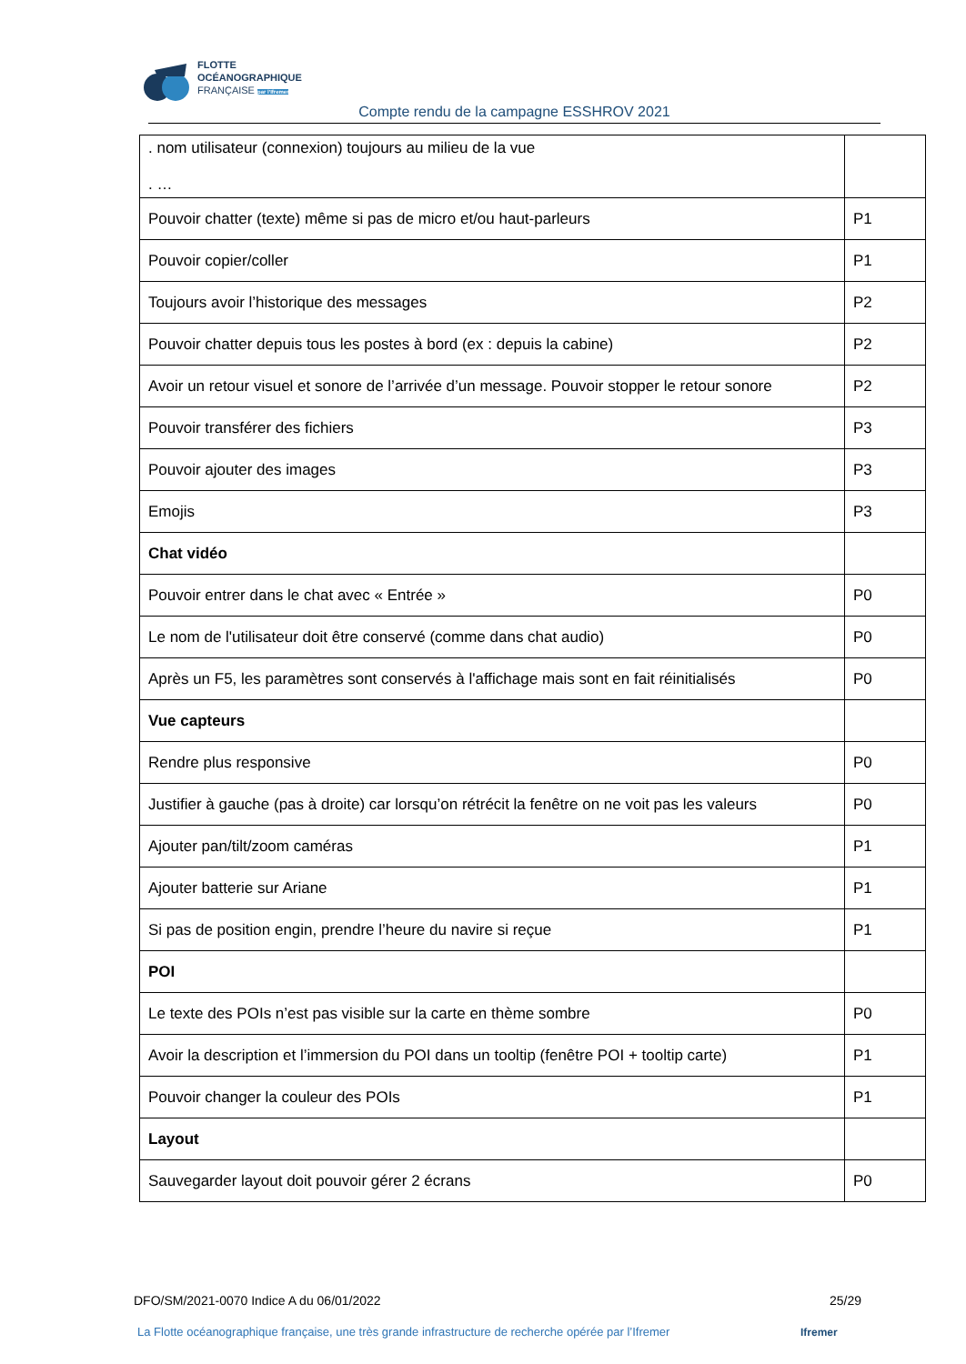FLOTTE
OCÉANOGRAPHIQUE
FRANÇAISE par l'Ifremer
Compte rendu de la campagne ESSHROV 2021
| . nom utilisateur (connexion) toujours au milieu de la vue . … | |
| Pouvoir chatter (texte) même si pas de micro et/ou haut-parleurs | P1 |
| Pouvoir copier/coller | P1 |
| Toujours avoir l’historique des messages | P2 |
| Pouvoir chatter depuis tous les postes à bord (ex : depuis la cabine) | P2 |
| Avoir un retour visuel et sonore de l’arrivée d’un message. Pouvoir stopper le retour sonore | P2 |
| Pouvoir transférer des fichiers | P3 |
| Pouvoir ajouter des images | P3 |
| Emojis | P3 |
| Chat vidéo | |
| Pouvoir entrer dans le chat avec « Entrée » | P0 |
| Le nom de l'utilisateur doit être conservé (comme dans chat audio) | P0 |
| Après un F5, les paramètres sont conservés à l'affichage mais sont en fait réinitialisés | P0 |
| Vue capteurs | |
| Rendre plus responsive | P0 |
| Justifier à gauche (pas à droite) car lorsqu’on rétrécit la fenêtre on ne voit pas les valeurs | P0 |
| Ajouter pan/tilt/zoom caméras | P1 |
| Ajouter batterie sur Ariane | P1 |
| Si pas de position engin, prendre l’heure du navire si reçue | P1 |
| POI | |
| Le texte des POIs n’est pas visible sur la carte en thème sombre | P0 |
| Avoir la description et l’immersion du POI dans un tooltip (fenêtre POI + tooltip carte) | P1 |
| Pouvoir changer la couleur des POIs | P1 |
| Layout | |
| Sauvegarder layout doit pouvoir gérer 2 écrans | P0 |
DFO/SM/2021-0070 Indice A du 06/01/2022 25/29
La Flotte océanographique française, une très grande infrastructure de recherche opérée par l’Ifremer
Ifremer